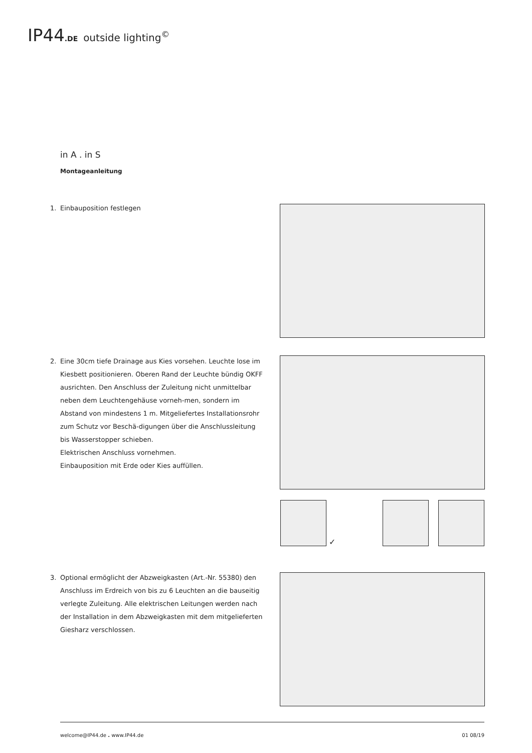IP44.DE outside lighting<sup>©</sup>
in A . in S
Montageanleitung
1. Einbauposition festlegen
2. Eine 30cm tiefe Drainage aus Kies vorsehen. Leuchte lose im Kiesbett positionieren. Oberen Rand der Leuchte bündig OKFF ausrichten. Den Anschluss der Zuleitung nicht unmittelbar neben dem Leuchtengehäuse vorneh-men, sondern im Abstand von mindestens 1 m. Mitgeliefertes Installationsrohr zum Schutz vor Beschä-digungen über die Anschlussleitung bis Wasserstopper schieben.
Elektrischen Anschluss vornehmen.
Einbauposition mit Erde oder Kies auffüllen.
✓
3. Optional ermöglicht der Abzweigkasten (Art.-Nr. 55380) den Anschluss im Erdreich von bis zu 6 Leuchten an die bauseitig verlegte Zuleitung. Alle elektrischen Leitungen werden nach der Installation in dem Abzweigkasten mit dem mitgelieferten Giesharz verschlossen.
welcome@IP44.de . www.IP44.de 01 08/19